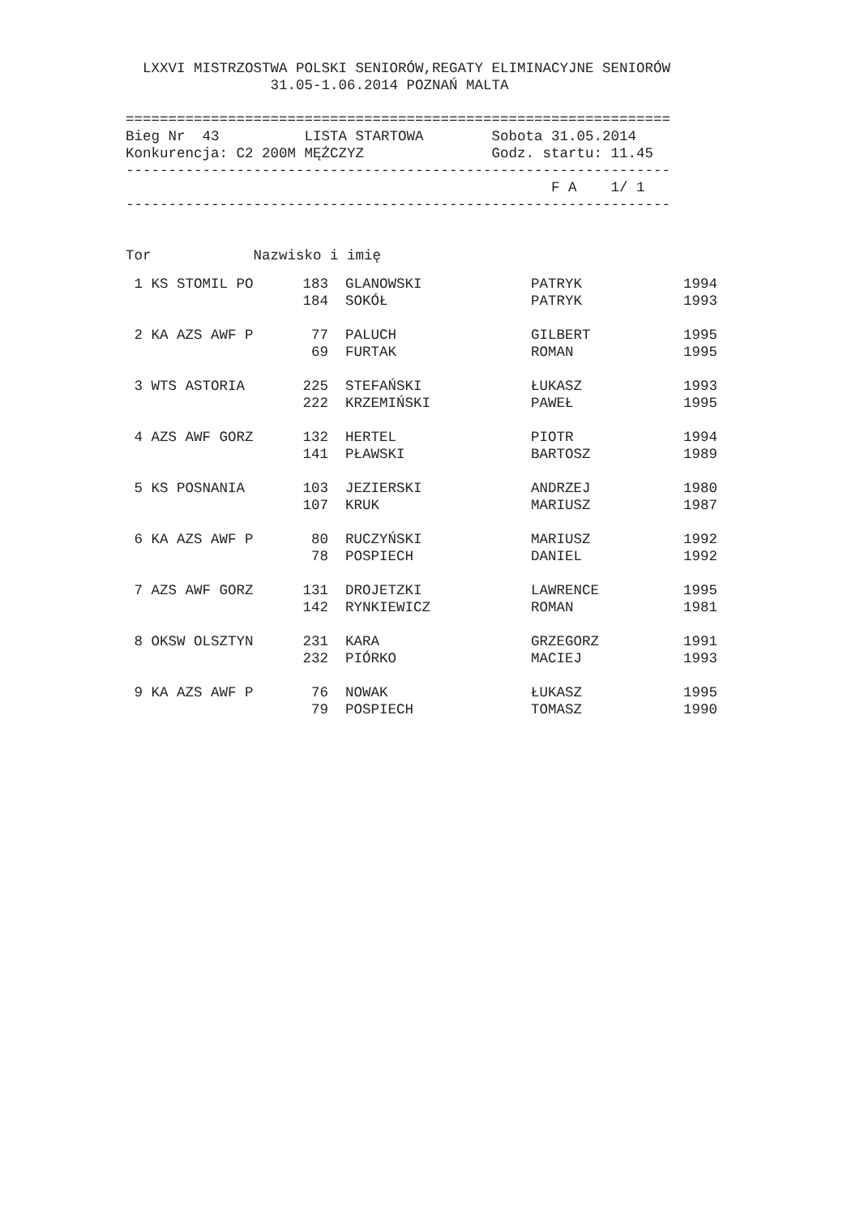LXXVI MISTRZOSTWA POLSKI SENIORÓW,REGATY ELIMINACYJNE SENIORÓW
                 31.05-1.06.2014 POZNAŃ MALTA

================================================================
Bieg Nr  43          LISTA STARTOWA        Sobota 31.05.2014
Konkurencja: C2 200M MĘŻCZYZ               Godz. startu: 11.45
----------------------------------------------------------------
                                                  F A    1/ 1
----------------------------------------------------------------


Tor            Nazwisko i imię
| 1 KS STOMIL PO | 183 | GLANOWSKI | PATRYK | 1994 |
| | 184 | SOKÓŁ | PATRYK | 1993 |
| 2 KA AZS AWF P | 77 | PALUCH | GILBERT | 1995 |
| | 69 | FURTAK | ROMAN | 1995 |
| 3 WTS ASTORIA | 225 | STEFAŃSKI | ŁUKASZ | 1993 |
| | 222 | KRZEMIŃSKI | PAWEŁ | 1995 |
| 4 AZS AWF GORZ | 132 | HERTEL | PIOTR | 1994 |
| | 141 | PŁAWSKI | BARTOSZ | 1989 |
| 5 KS POSNANIA | 103 | JEZIERSKI | ANDRZEJ | 1980 |
| | 107 | KRUK | MARIUSZ | 1987 |
| 6 KA AZS AWF P | 80 | RUCZYŃSKI | MARIUSZ | 1992 |
| | 78 | POSPIECH | DANIEL | 1992 |
| 7 AZS AWF GORZ | 131 | DROJETZKI | LAWRENCE | 1995 |
| | 142 | RYNKIEWICZ | ROMAN | 1981 |
| 8 OKSW OLSZTYN | 231 | KARA | GRZEGORZ | 1991 |
| | 232 | PIÓRKO | MACIEJ | 1993 |
| 9 KA AZS AWF P | 76 | NOWAK | ŁUKASZ | 1995 |
| | 79 | POSPIECH | TOMASZ | 1990 |